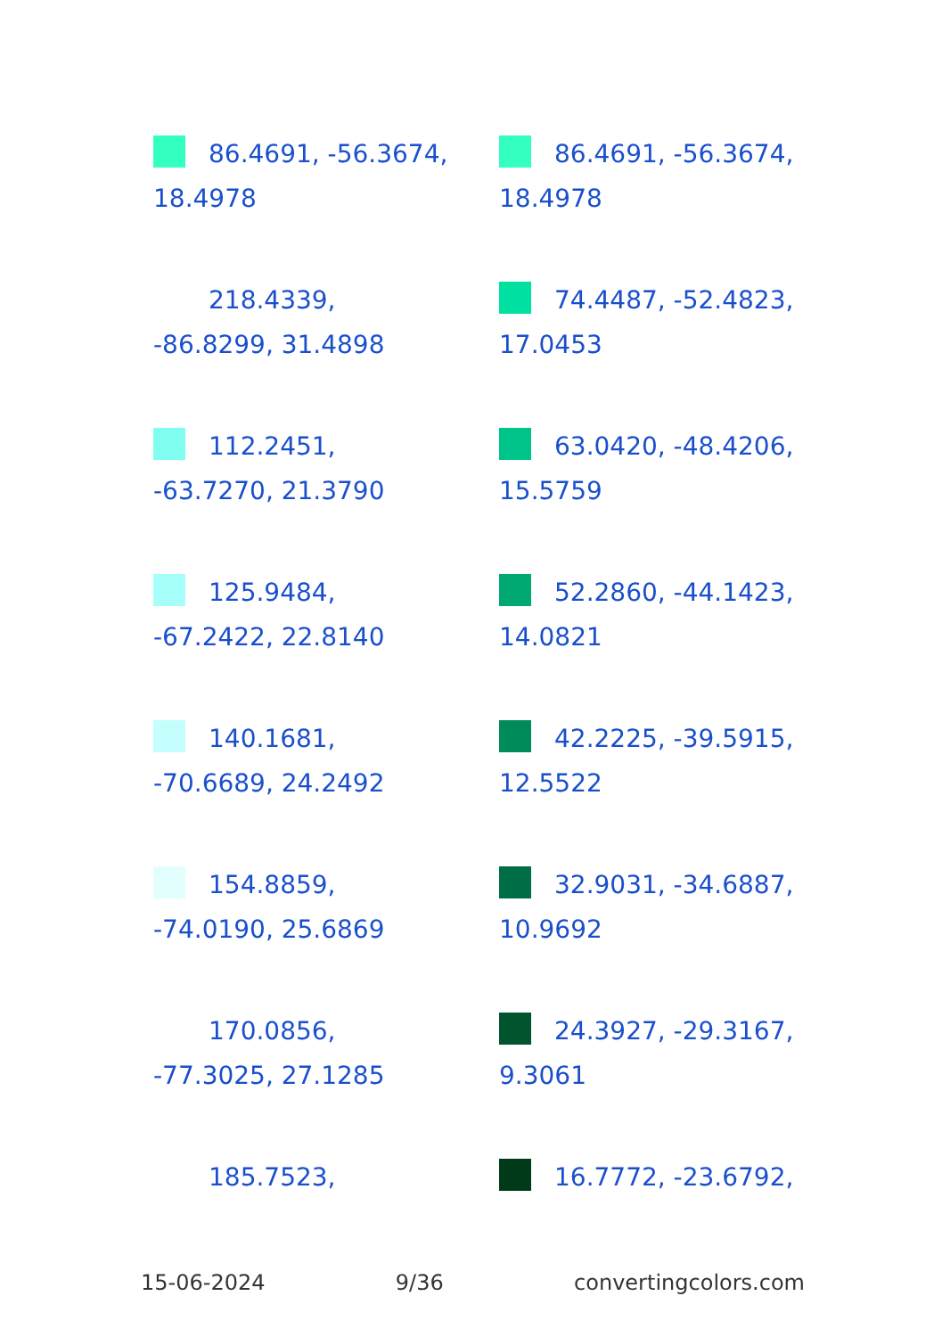86.4691, -56.3674, 18.4978
86.4691, -56.3674, 18.4978
218.4339, -86.8299, 31.4898
74.4487, -52.4823, 17.0453
112.2451, -63.7270, 21.3790
63.0420, -48.4206, 15.5759
125.9484, -67.2422, 22.8140
52.2860, -44.1423, 14.0821
140.1681, -70.6689, 24.2492
42.2225, -39.5915, 12.5522
154.8859, -74.0190, 25.6869
32.9031, -34.6887, 10.9692
170.0856, -77.3025, 27.1285
24.3927, -29.3167, 9.3061
185.7523,
16.7772, -23.6792,
15-06-2024 9/36 convertingcolors.com